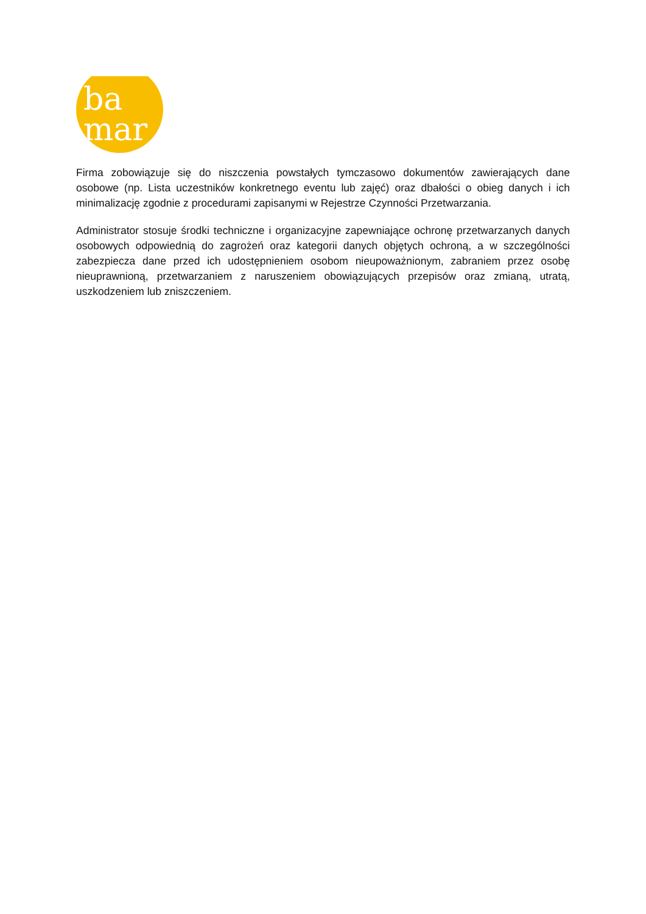ba
mar
Firma zobowiązuje się do niszczenia powstałych tymczasowo dokumentów zawierających dane osobowe (np. Lista uczestników konkretnego eventu lub zajęć) oraz dbałości o obieg danych i ich minimalizację zgodnie z procedurami zapisanymi w Rejestrze Czynności Przetwarzania.
Administrator stosuje środki techniczne i organizacyjne zapewniające ochronę przetwarzanych danych osobowych odpowiednią do zagrożeń oraz kategorii danych objętych ochroną, a w szczególności zabezpiecza dane przed ich udostępnieniem osobom nieupoważnionym, zabraniem przez osobę nieuprawnioną, przetwarzaniem z naruszeniem obowiązujących przepisów oraz zmianą, utratą, uszkodzeniem lub zniszczeniem.